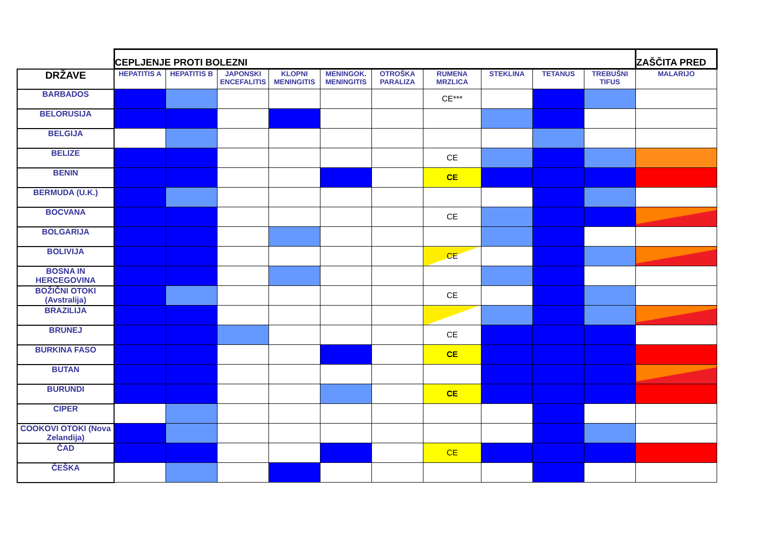| | CEPLJENJE PROTI BOLEZNI | | | | | | | | | | ZAŠČITA PRED |
| DRŽAVE | HEPATITIS A | HEPATITIS B | JAPONSKI ENCEFALITIS | KLOPNI MENINGITIS | MENINGOK. MENINGITIS | OTROŠKA PARALIZA | RUMENA MRZLICA | STEKLINA | TETANUS | TREBUŠNI TIFUS | MALARIJO |
| BARBADOS | | | | | | | CE*** | | | | |
| BELORUSIJA | | | | | | | | | | | |
| BELGIJA | | | | | | | | | | | |
| BELIZE | | | | | | | CE | | | | |
| BENIN | | | | | | | CE | | | | |
| BERMUDA (U.K.) | | | | | | | | | | | |
| BOCVANA | | | | | | | CE | | | | |
| BOLGARIJA | | | | | | | | | | | |
| BOLIVIJA | | | | | | | CE | | | | |
| BOSNA IN HERCEGOVINA | | | | | | | | | | | |
| BOŽIČNI OTOKI (Avstralija) | | | | | | | CE | | | | |
| BRAZILIJA | | | | | | | | | | | |
| BRUNEJ | | | | | | | CE | | | | |
| BURKINA FASO | | | | | | | CE | | | | |
| BUTAN | | | | | | | | | | | |
| BURUNDI | | | | | | | CE | | | | |
| CIPER | | | | | | | | | | | |
| COOKOVI OTOKI (Nova Zelandija) | | | | | | | | | | | |
| ČAD | | | | | | | CE | | | | |
| ČEŠKA | | | | | | | | | | | |